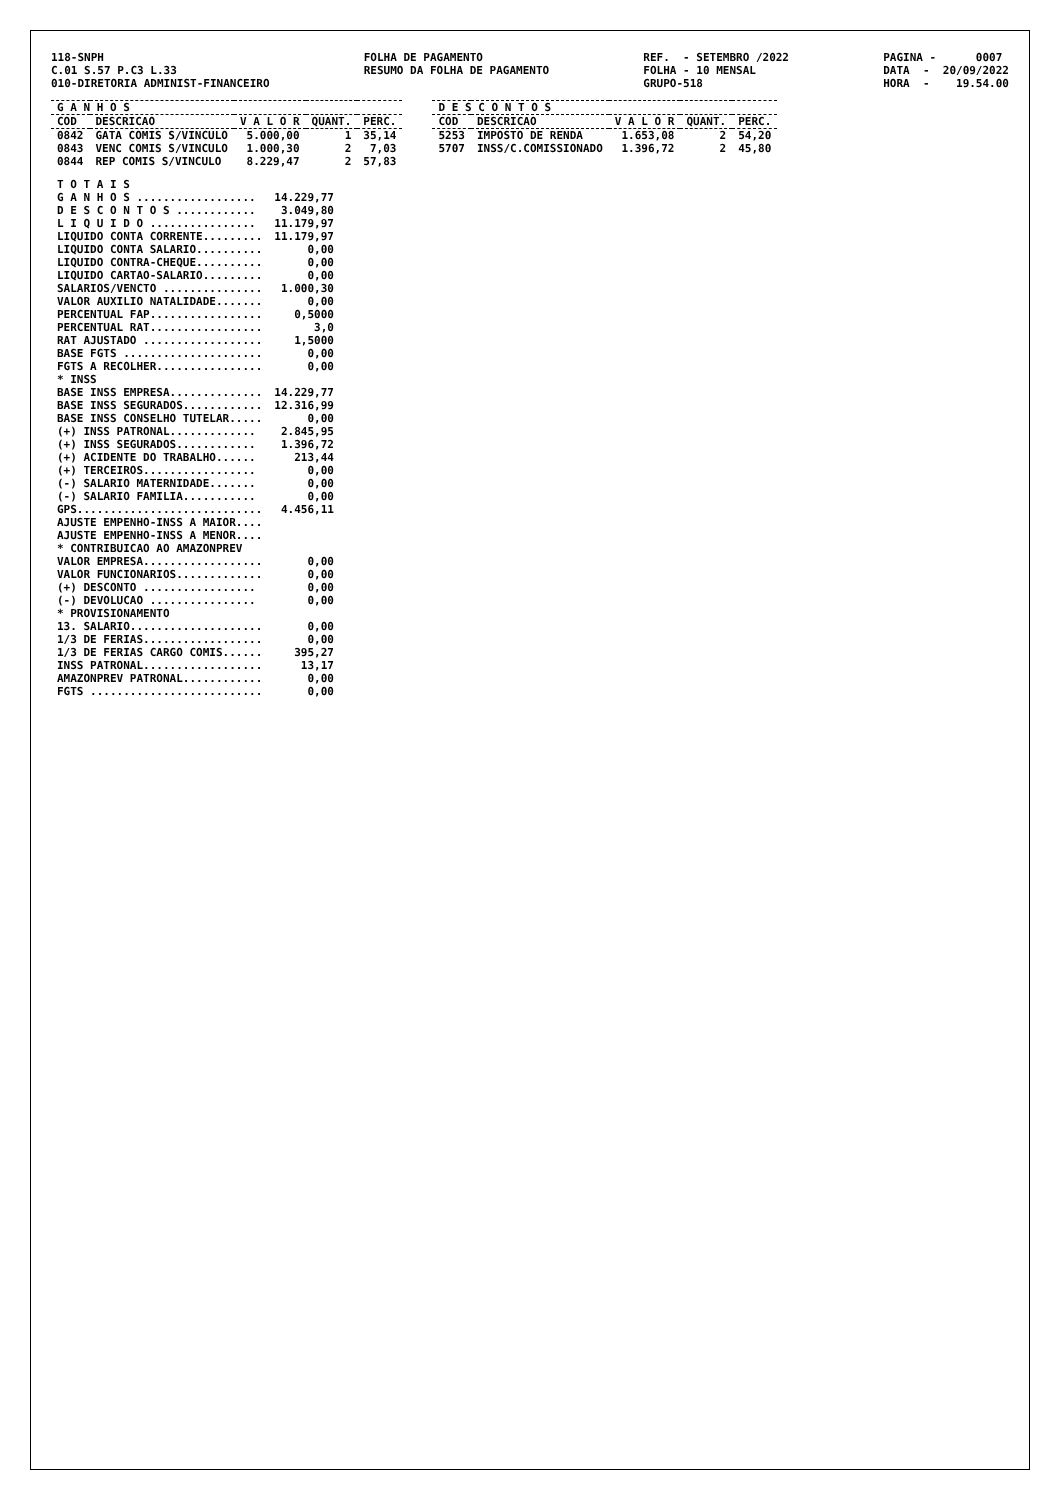118-SNPH C.01 S.57 P.C3 L.33 010-DIRETORIA ADMINIST-FINANCEIRO
FOLHA DE PAGAMENTO RESUMO DA FOLHA DE PAGAMENTO
REF. - SETEMBRO /2022 FOLHA - 10 MENSAL GRUPO-518
PAGINA - 0007 DATA - 20/09/2022 HORA - 19.54.00
| G A N H O S | | | | |
| --- | --- | --- | --- | --- |
| COD | DESCRICAO | V A L O R | QUANT. | PERC. |
| 0842 | GATA COMIS S/VINCULO | 5.000,00 | 1 | 35,14 |
| 0843 | VENC COMIS S/VINCULO | 1.000,30 | 2 | 7,03 |
| 0844 | REP COMIS S/VINCULO | 8.229,47 | 2 | 57,83 |
| T O T A I S | |
| G A N H O S .................. | 14.229,77 |
| D E S C O N T O S ............ | 3.049,80 |
| L I Q U I D O ................ | 11.179,97 |
| LIQUIDO CONTA CORRENTE......... | 11.179,97 |
| LIQUIDO CONTA SALARIO.......... | 0,00 |
| LIQUIDO CONTRA-CHEQUE.......... | 0,00 |
| LIQUIDO CARTAO-SALARIO......... | 0,00 |
| SALARIOS/VENCTO ............... | 1.000,30 |
| VALOR AUXILIO NATALIDADE....... | 0,00 |
| PERCENTUAL FAP................. | 0,5000 |
| PERCENTUAL RAT................. | 3,0 |
| RAT AJUSTADO .................. | 1,5000 |
| BASE FGTS ..................... | 0,00 |
| FGTS A RECOLHER................ | 0,00 |
| * INSS | |
| BASE INSS EMPRESA.............. | 14.229,77 |
| BASE INSS SEGURADOS............ | 12.316,99 |
| BASE INSS CONSELHO TUTELAR..... | 0,00 |
| (+) INSS PATRONAL............. | 2.845,95 |
| (+) INSS SEGURADOS............ | 1.396,72 |
| (+) ACIDENTE DO TRABALHO...... | 213,44 |
| (+) TERCEIROS................. | 0,00 |
| (-) SALARIO MATERNIDADE....... | 0,00 |
| (-) SALARIO FAMILIA........... | 0,00 |
| GPS............................ | 4.456,11 |
| AJUSTE EMPENHO-INSS A MAIOR.... | |
| AJUSTE EMPENHO-INSS A MENOR.... | |
| * CONTRIBUICAO AO AMAZONPREV | |
| VALOR EMPRESA.................. | 0,00 |
| VALOR FUNCIONARIOS............. | 0,00 |
| (+) DESCONTO ................. | 0,00 |
| (-) DEVOLUCAO ................ | 0,00 |
| * PROVISIONAMENTO | |
| 13. SALARIO.................... | 0,00 |
| 1/3 DE FERIAS.................. | 0,00 |
| 1/3 DE FERIAS CARGO COMIS...... | 395,27 |
| INSS PATRONAL.................. | 13,17 |
| AMAZONPREV PATRONAL............ | 0,00 |
| FGTS .......................... | 0,00 |
| D E S C O N T O S | | | | |
| --- | --- | --- | --- | --- |
| COD | DESCRICAO | V A L O R | QUANT. | PERC. |
| 5253 | IMPOSTO DE RENDA | 1.653,08 | 2 | 54,20 |
| 5707 | INSS/C.COMISSIONADO | 1.396,72 | 2 | 45,80 |